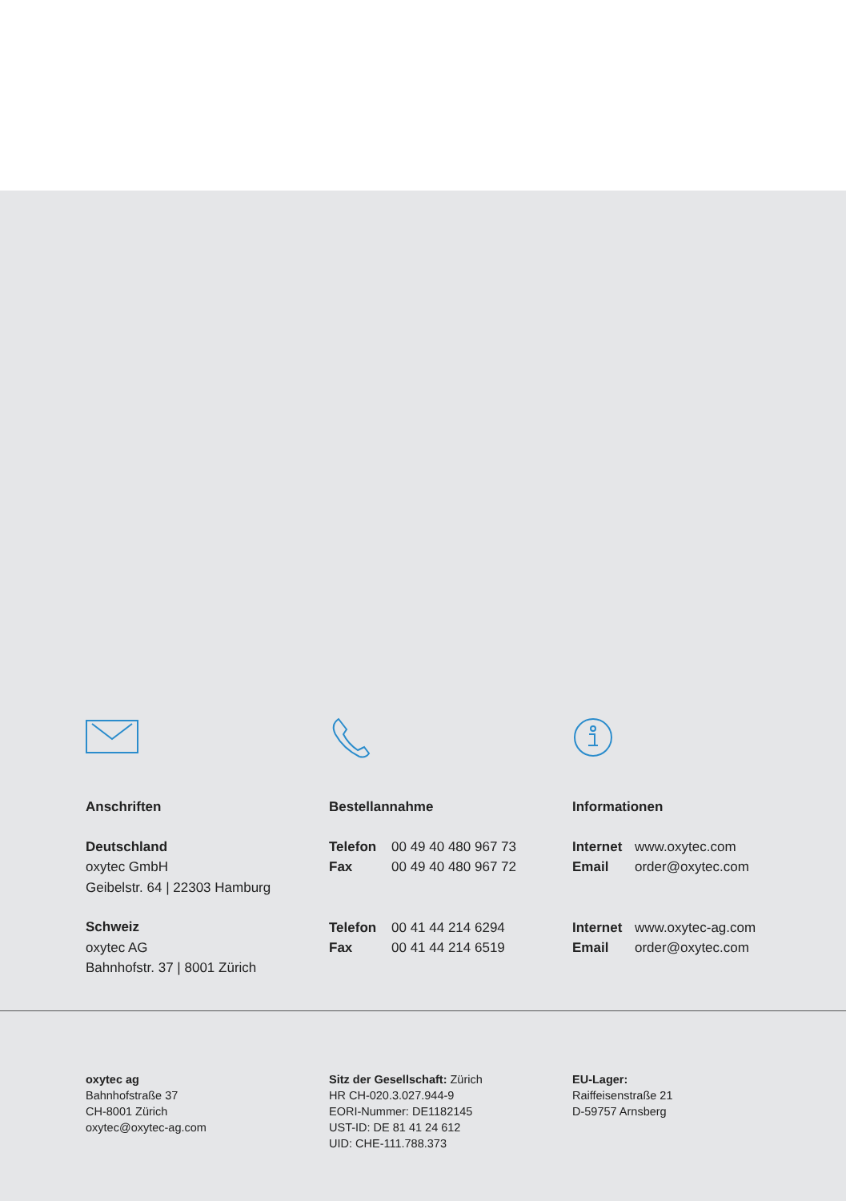Anschriften
Deutschland
oxytec GmbH
Geibelstr. 64 | 22303 Hamburg
Schweiz
oxytec AG
Bahnhofstr. 37 | 8001 Zürich
Bestellannahme
Telefon 00 49 40 480 967 73
Fax 00 49 40 480 967 72
Telefon 00 41 44 214 6294
Fax 00 41 44 214 6519
Informationen
Internet www.oxytec.com
Email order@oxytec.com
Internet www.oxytec-ag.com
Email order@oxytec.com
oxytec ag
Bahnhofstraße 37
CH-8001 Zürich
oxytec@oxytec-ag.com
Sitz der Gesellschaft: Zürich
HR CH-020.3.027.944-9
EORI-Nummer: DE1182145
UST-ID: DE 81 41 24 612
UID: CHE-111.788.373
EU-Lager:
Raiffeisenstraße 21
D-59757 Arnsberg